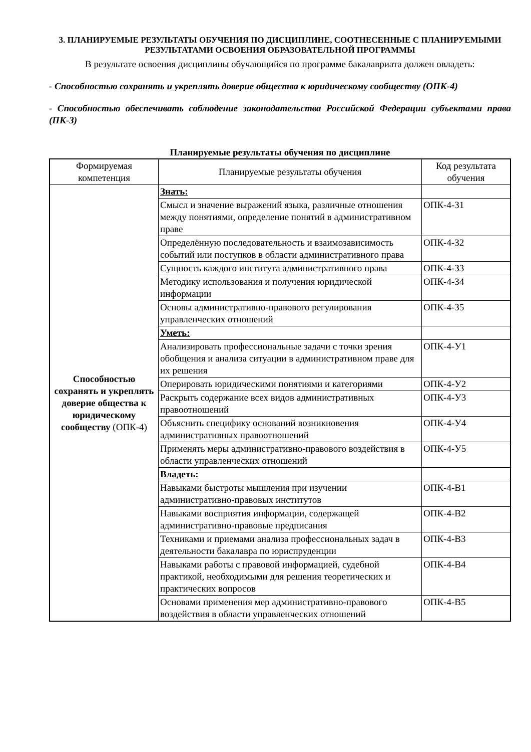3. ПЛАНИРУЕМЫЕ РЕЗУЛЬТАТЫ ОБУЧЕНИЯ ПО ДИСЦИПЛИНЕ, СООТНЕСЕННЫЕ С ПЛАНИРУЕМЫМИ РЕЗУЛЬТАТАМИ ОСВОЕНИЯ ОБРАЗОВАТЕЛЬНОЙ ПРОГРАММЫ
В результате освоения дисциплины обучающийся по программе бакалавриата должен овладеть:
- Способностью сохранять и укреплять доверие общества к юридическому сообществу (ОПК-4)
- Способностью обеспечивать соблюдение законодательства Российской Федерации субъектами права (ПК-3)
Планируемые результаты обучения по дисциплине
| Формируемая компетенция | Планируемые результаты обучения | Код результата обучения |
| --- | --- | --- |
| Способностью сохранять и укреплять доверие общества к юридическому сообществу (ОПК-4) | Знать: | |
| | Смысл и значение выражений языка, различные отношения между понятиями, определение понятий в административном праве | ОПК-4-З1 |
| | Определённую последовательность и взаимозависимость событий или поступков в области административного права | ОПК-4-З2 |
| | Сущность каждого института административного права | ОПК-4-З3 |
| | Методику использования и получения юридической информации | ОПК-4-З4 |
| | Основы административно-правового регулирования управленческих отношений | ОПК-4-З5 |
| | Уметь: | |
| | Анализировать профессиональные задачи с точки зрения обобщения и анализа ситуации в административном праве для их решения | ОПК-4-У1 |
| | Оперировать юридическими понятиями и категориями | ОПК-4-У2 |
| | Раскрыть содержание всех видов административных правоотношений | ОПК-4-У3 |
| | Объяснить специфику оснований возникновения административных правоотношений | ОПК-4-У4 |
| | Применять меры административно-правового воздействия в области управленческих отношений | ОПК-4-У5 |
| | Владеть: | |
| | Навыками быстроты мышления при изучении административно-правовых институтов | ОПК-4-В1 |
| | Навыками восприятия информации, содержащей административно-правовые предписания | ОПК-4-В2 |
| | Техниками и приемами анализа профессиональных задач в деятельности бакалавра по юриспруденции | ОПК-4-В3 |
| | Навыками работы с правовой информацией, судебной практикой, необходимыми для решения теоретических и практических вопросов | ОПК-4-В4 |
| | Основами применения мер административно-правового воздействия в области управленческих отношений | ОПК-4-В5 |